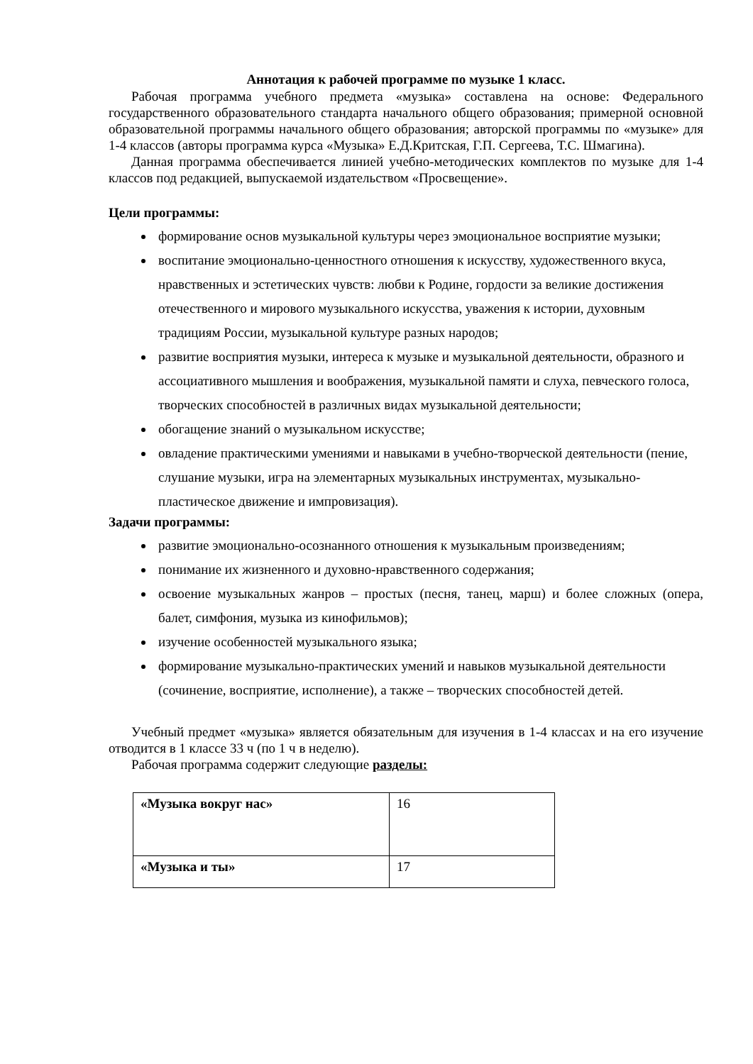Аннотация к рабочей программе по музыке 1 класс.
Рабочая программа учебного предмета «музыка» составлена на основе: Федерального государственного образовательного стандарта начального общего образования; примерной основной образовательной программы начального общего образования; авторской программы по «музыке» для 1-4 классов (авторы программа курса «Музыка» Е.Д.Критская, Г.П. Сергеева, Т.С. Шмагина).
Данная программа обеспечивается линией учебно-методических комплектов по музыке для 1-4 классов под редакцией, выпускаемой издательством «Просвещение».
Цели программы:
формирование основ музыкальной культуры через эмоциональное восприятие музыки;
воспитание эмоционально-ценностного отношения к искусству, художественного вкуса, нравственных и эстетических чувств: любви к Родине, гордости за великие достижения отечественного и мирового музыкального искусства, уважения к истории, духовным традициям России, музыкальной культуре разных народов;
развитие восприятия музыки, интереса к музыке и музыкальной деятельности, образного и ассоциативного мышления и воображения, музыкальной памяти и слуха, певческого голоса, творческих способностей в различных видах музыкальной деятельности;
обогащение знаний о музыкальном искусстве;
овладение практическими умениями и навыками в учебно-творческой деятельности (пение, слушание музыки, игра на элементарных музыкальных инструментах, музыкально-пластическое движение и импровизация).
Задачи программы:
развитие эмоционально-осознанного отношения к музыкальным произведениям;
понимание их жизненного и духовно-нравственного содержания;
освоение музыкальных жанров – простых (песня, танец, марш) и более сложных (опера, балет, симфония, музыка из кинофильмов);
изучение особенностей музыкального языка;
формирование музыкально-практических умений и навыков музыкальной деятельности (сочинение, восприятие, исполнение), а также – творческих способностей детей.
Учебный предмет «музыка» является обязательным для изучения в 1-4 классах и на его изучение отводится в 1 классе 33 ч (по 1 ч в неделю).
Рабочая программа содержит следующие разделы:
| «Музыка вокруг нас» | 16 |
| «Музыка и ты» | 17 |